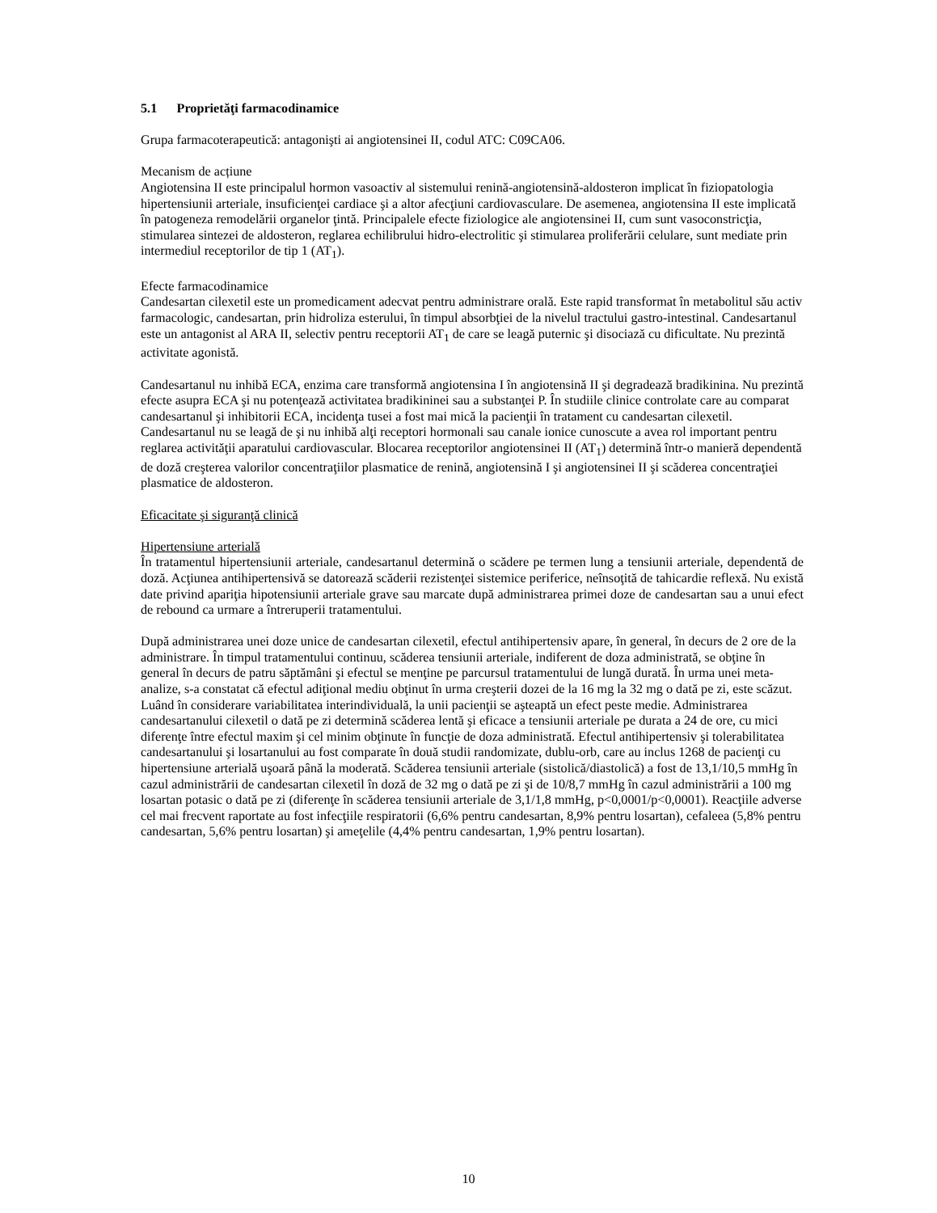5.1 Proprietăţi farmacodinamice
Grupa farmacoterapeutică: antagonişti ai angiotensinei II, codul ATC: C09CA06.
Mecanism de acțiune
Angiotensina II este principalul hormon vasoactiv al sistemului renină-angiotensină-aldosteron implicat în fiziopatologia hipertensiunii arteriale, insuficienţei cardiace şi a altor afecţiuni cardiovasculare. De asemenea, angiotensina II este implicată în patogeneza remodelării organelor ţintă. Principalele efecte fiziologice ale angiotensinei II, cum sunt vasoconstricţia, stimularea sintezei de aldosteron, reglarea echilibrului hidro-electrolitic şi stimularea proliferării celulare, sunt mediate prin intermediul receptorilor de tip 1 (AT<sub>1</sub>).
Efecte farmacodinamice
Candesartan cilexetil este un promedicament adecvat pentru administrare orală. Este rapid transformat în metabolitul său activ farmacologic, candesartan, prin hidroliza esterului, în timpul absorbţiei de la nivelul tractului gastro-intestinal. Candesartanul este un antagonist al ARA II, selectiv pentru receptorii AT<sub>1</sub> de care se leagă puternic şi disociază cu dificultate. Nu prezintă activitate agonistă.
Candesartanul nu inhibă ECA, enzima care transformă angiotensina I în angiotensină II şi degradează bradikinina. Nu prezintă efecte asupra ECA şi nu potenţează activitatea bradikininei sau a substanţei P. În studiile clinice controlate care au comparat candesartanul şi inhibitorii ECA, incidenţa tusei a fost mai mică la pacienţii în tratament cu candesartan cilexetil. Candesartanul nu se leagă de şi nu inhibă alţi receptori hormonali sau canale ionice cunoscute a avea rol important pentru reglarea activităţii aparatului cardiovascular. Blocarea receptorilor angiotensinei II (AT<sub>1</sub>) determină într-o manieră dependentă de doză creşterea valorilor concentraţiilor plasmatice de renină, angiotensină I şi angiotensinei II şi scăderea concentraţiei plasmatice de aldosteron.
Eficacitate şi siguranţă clinică
Hipertensiune arterială
În tratamentul hipertensiunii arteriale, candesartanul determină o scădere pe termen lung a tensiunii arteriale, dependentă de doză. Acţiunea antihipertensivă se datorează scăderii rezistenţei sistemice periferice, neînsoţită de tahicardie reflexă. Nu există date privind apariţia hipotensiunii arteriale grave sau marcate după administrarea primei doze de candesartan sau a unui efect de rebound ca urmare a întreruperii tratamentului.
După administrarea unei doze unice de candesartan cilexetil, efectul antihipertensiv apare, în general, în decurs de 2 ore de la administrare. În timpul tratamentului continuu, scăderea tensiunii arteriale, indiferent de doza administrată, se obţine în general în decurs de patru săptămâni şi efectul se menţine pe parcursul tratamentului de lungă durată. În urma unei meta-analize, s-a constatat că efectul adiţional mediu obţinut în urma creşterii dozei de la 16 mg la 32 mg o dată pe zi, este scăzut. Luând în considerare variabilitatea interindividuală, la unii pacienţii se aşteaptă un efect peste medie. Administrarea candesartanului cilexetil o dată pe zi determină scăderea lentă şi eficace a tensiunii arteriale pe durata a 24 de ore, cu mici diferenţe între efectul maxim şi cel minim obţinute în funcţie de doza administrată. Efectul antihipertensiv şi tolerabilitatea candesartanului şi losartanului au fost comparate în două studii randomizate, dublu-orb, care au inclus 1268 de pacienţi cu hipertensiune arterială uşoară până la moderată. Scăderea tensiunii arteriale (sistolică/diastolică) a fost de 13,1/10,5 mmHg în cazul administrării de candesartan cilexetil în doză de 32 mg o dată pe zi şi de 10/8,7 mmHg în cazul administrării a 100 mg losartan potasic o dată pe zi (diferenţe în scăderea tensiunii arteriale de 3,1/1,8 mmHg, p<0,0001/p<0,0001). Reacţiile adverse cel mai frecvent raportate au fost infecţiile respiratorii (6,6% pentru candesartan, 8,9% pentru losartan), cefaleea (5,8% pentru candesartan, 5,6% pentru losartan) şi ameţelile (4,4% pentru candesartan, 1,9% pentru losartan).
10